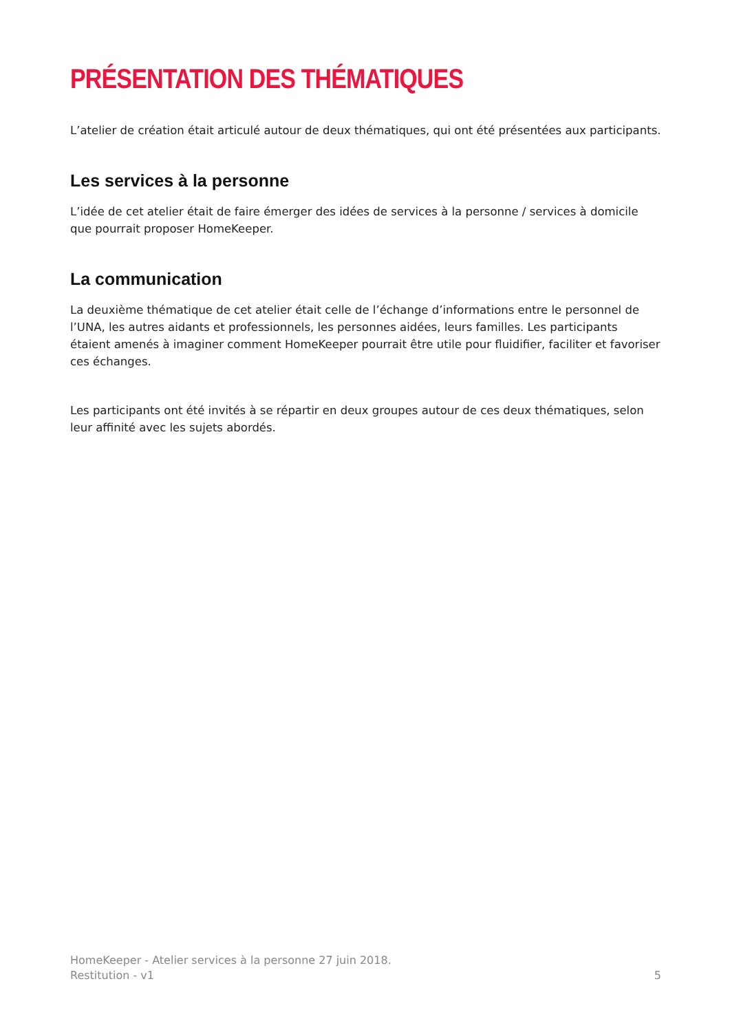PRÉSENTATION DES THÉMATIQUES
L’atelier de création était articulé autour de deux thématiques, qui ont été présentées aux participants.
Les services à la personne
L’idée de cet atelier était de faire émerger des idées de services à la personne / services à domicile que pourrait proposer HomeKeeper.
La communication
La deuxième thématique de cet atelier était celle de l’échange d’informations entre le personnel de l’UNA, les autres aidants et professionnels, les personnes aidées, leurs familles. Les participants étaient amenés à imaginer comment HomeKeeper pourrait être utile pour fluidifier, faciliter et favoriser ces échanges.
Les participants ont été invités à se répartir en deux groupes autour de ces deux thématiques, selon leur affinité avec les sujets abordés.
HomeKeeper - Atelier services à la personne 27 juin 2018.
Restitution - v1
5